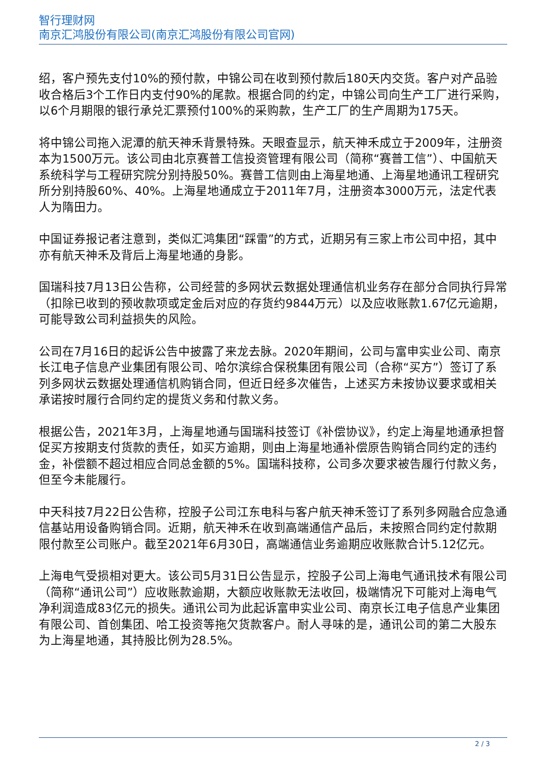智行理财网
南京汇鸿股份有限公司(南京汇鸿股份有限公司官网)
绍，客户预先支付10%的预付款，中锦公司在收到预付款后180天内交货。客户对产品验收合格后3个工作日内支付90%的尾款。根据合同的约定，中锦公司向生产工厂进行采购，以6个月期限的银行承兑汇票预付100%的采购款，生产工厂的生产周期为175天。
将中锦公司拖入泥潭的航天神禾背景特殊。天眼查显示，航天神禾成立于2009年，注册资本为1500万元。该公司由北京赛普工信投资管理有限公司（简称“赛普工信”）、中国航天系统科学与工程研究院分别持股50%。赛普工信则由上海星地通、上海星地通讯工程研究所分别持股60%、40%。上海星地通成立于2011年7月，注册资本3000万元，法定代表人为隋田力。
中国证券报记者注意到，类似汇鸿集团“踩雷”的方式，近期另有三家上市公司中招，其中亦有航天神禾及背后上海星地通的身影。
国瑞科技7月13日公告称，公司经营的多网状云数据处理通信机业务存在部分合同执行异常（扣除已收到的预收款项或定金后对应的存货约9844万元）以及应收账款1.67亿元逾期，可能导致公司利益损失的风险。
公司在7月16日的起诉公告中披露了来龙去脉。2020年期间，公司与富申实业公司、南京长江电子信息产业集团有限公司、哈尔滨综合保税集团有限公司（合称“买方”）签订了系列多网状云数据处理通信机购销合同，但近日经多次催告，上述买方未按协议要求或相关承诺按时履行合同约定的提货义务和付款义务。
根据公告，2021年3月，上海星地通与国瑞科技签订《补偿协议》，约定上海星地通承担督促买方按期支付货款的责任，如买方逾期，则由上海星地通补偿原告购销合同约定的违约金，补偿额不超过相应合同总金额的5%。国瑞科技称，公司多次要求被告履行付款义务，但至今未能履行。
中天科技7月22日公告称，控股子公司江东电科与客户航天神禾签订了系列多网融合应急通信基站用设备购销合同。近期，航天神禾在收到高端通信产品后，未按照合同约定付款期限付款至公司账户。截至2021年6月30日，高端通信业务逾期应收账款合计5.12亿元。
上海电气受损相对更大。该公司5月31日公告显示，控股子公司上海电气通讯技术有限公司（简称“通讯公司”）应收账款逾期，大额应收账款无法收回，极端情况下可能对上海电气净利润造成83亿元的损失。通讯公司为此起诉富申实业公司、南京长江电子信息产业集团有限公司、首创集团、哈工投资等拖欠货款客户。耐人寻味的是，通讯公司的第二大股东为上海星地通，其持股比例为28.5%。
2 / 3